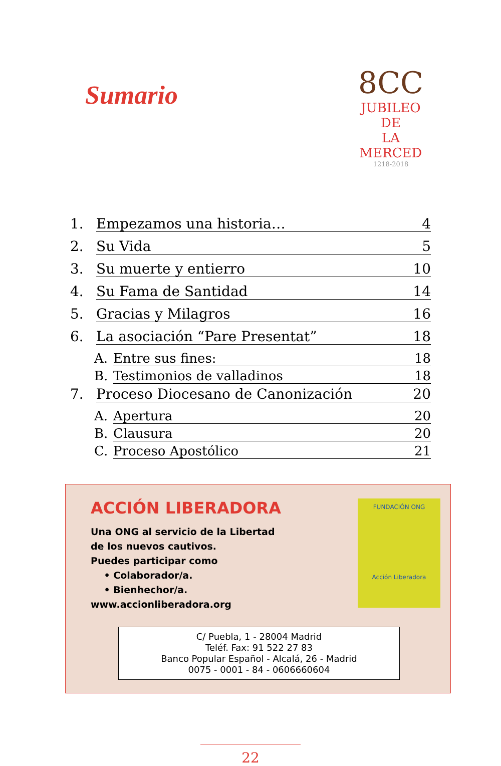Sumario
8CC
JUBILEO DE
LA MERCED
1218-2018
1. Empezamos una historia… 4
2. Su Vida 5
3. Su muerte y entierro 10
4. Su Fama de Santidad 14
5. Gracias y Milagros 16
6. La asociación “Pare Presentat” 18
A. Entre sus fines: 18
B. Testimonios de valladinos 18
7. Proceso Diocesano de Canonización 20
A. Apertura 20
B. Clausura 20
C. Proceso Apostólico 21
ACCIÓN LIBERADORA
Una ONG al servicio de la Libertad
de los nuevos cautivos.
Puedes participar como
• Colaborador/a.
• Bienhechor/a.
www.accionliberadora.org
FUNDACIÓN ONG
Acción Liberadora
C/ Puebla, 1 - 28004 Madrid
Teléf. Fax: 91 522 27 83
Banco Popular Español - Alcalá, 26 - Madrid
0075 - 0001 - 84 - 0606660604
22